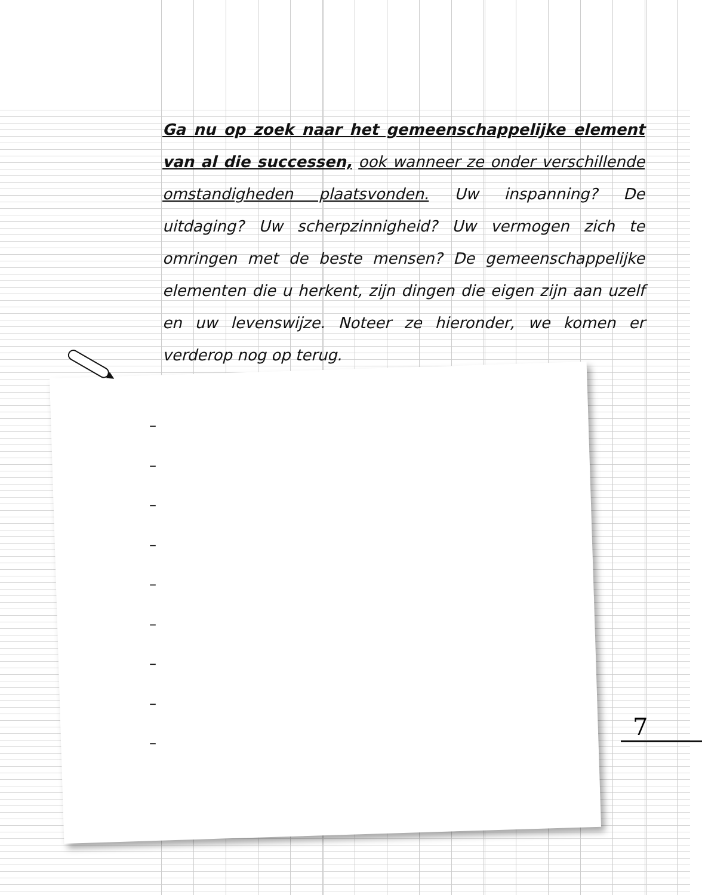Ga nu op zoek naar het gemeenschappelijke element van al die successen, ook wanneer ze onder verschillende omstandigheden plaatsvonden. Uw inspanning? De uitdaging? Uw scherpzinnigheid? Uw vermogen zich te omringen met de beste mensen? De gemeenschappelijke elementen die u herkent, zijn dingen die eigen zijn aan uzelf en uw levenswijze. Noteer ze hieronder, we komen er verderop nog op terug.
–
–
–
–
–
–
–
–
–
7